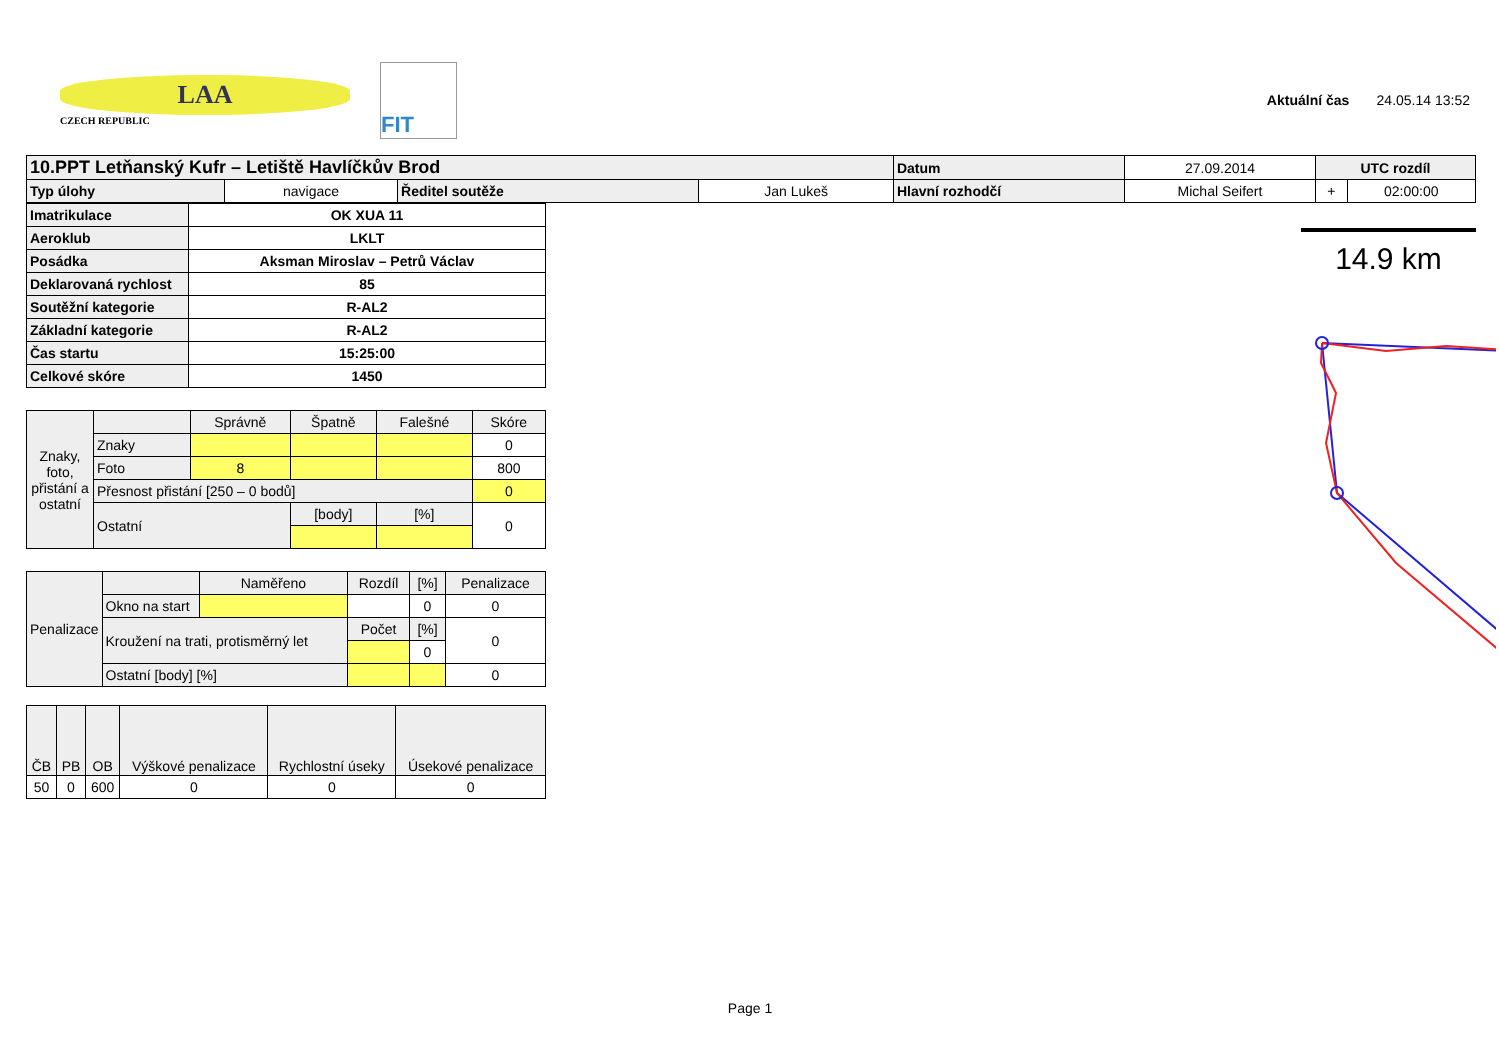LAA
CZECH REPUBLIC
FIT
Aktuální čas 24.05.14 13:52
| 10.PPT Letňanský Kufr – Letiště Havlíčkův Brod | | | | Datum | 27.09.2014 | UTC rozdíl | |
| Typ úlohy | navigace | Ředitel soutěže | Jan Lukeš | Hlavní rozhodčí | Michal Seifert | + | 02:00:00 |
| Imatrikulace | OK XUA 11 |
| Aeroklub | LKLT |
| Posádka | Aksman Miroslav – Petrů Václav |
| Deklarovaná rychlost | 85 |
| Soutěžní kategorie | R-AL2 |
| Základní kategorie | R-AL2 |
| Čas startu | 15:25:00 |
| Celkové skóre | 1450 |
| Znaky, foto, přistání a ostatní | | Správně | Špatně | Falešné | Skóre |
| | Znaky | | | | 0 |
| | Foto | 8 | | | 800 |
| | Přesnost přistání [250 – 0 bodů] | | | | 0 |
| | Ostatní | | [body] | [%] | 0 |
| Penalizace | | Naměřeno | Rozdíl | [%] | Penalizace |
| | Okno na start | | | 0 | 0 |
| | Kroužení na trati, protisměrný let | | Počet | [%] | 0 |
| | | | | 0 | |
| | Ostatní [body] [%] | | | | 0 |
| ČB | PB | OB | Výškové penalizace | Rychlostní úseky | Úsekové penalizace |
| 50 | 0 | 600 | 0 | 0 | 0 |
14.9 km
Page 1